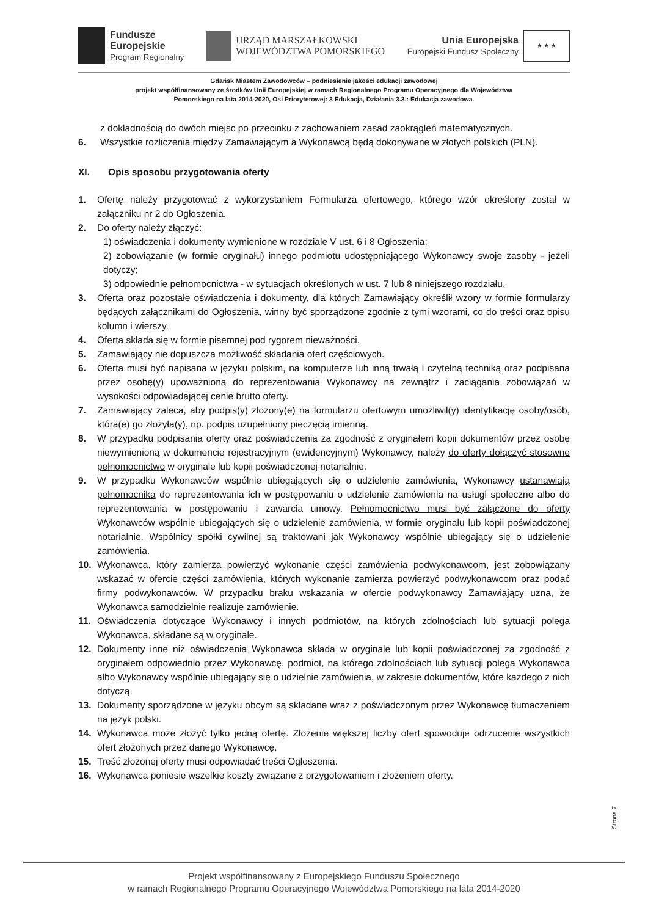Fundusze
Europejskie
Program Regionalny
URZĄD MARSZAŁKOWSKI
WOJEWÓDZTWA POMORSKIEGO
Unia Europejska
Europejski Fundusz Społeczny
★ ★ ★
Gdańsk Miastem Zawodowców – podniesienie jakości edukacji zawodowej
projekt współfinansowany ze środków Unii Europejskiej w ramach Regionalnego Programu Operacyjnego dla Województwa
Pomorskiego na lata 2014-2020, Osi Priorytetowej: 3 Edukacja, Działania 3.3.: Edukacja zawodowa.
z dokładnością do dwóch miejsc po przecinku z zachowaniem zasad zaokrągleń matematycznych.
6. Wszystkie rozliczenia między Zamawiającym a Wykonawcą będą dokonywane w złotych polskich (PLN).
XI. Opis sposobu przygotowania oferty
1. Ofertę należy przygotować z wykorzystaniem Formularza ofertowego, którego wzór określony został w załączniku nr 2 do Ogłoszenia.
2. Do oferty należy złączyć:
1) oświadczenia i dokumenty wymienione w rozdziale V ust. 6 i 8 Ogłoszenia;
2) zobowiązanie (w formie oryginału) innego podmiotu udostępniającego Wykonawcy swoje zasoby - jeżeli dotyczy;
3) odpowiednie pełnomocnictwa - w sytuacjach określonych w ust. 7 lub 8 niniejszego rozdziału.
3. Oferta oraz pozostałe oświadczenia i dokumenty, dla których Zamawiający określił wzory w formie formularzy będących załącznikami do Ogłoszenia, winny być sporządzone zgodnie z tymi wzorami, co do treści oraz opisu kolumn i wierszy.
4. Oferta składa się w formie pisemnej pod rygorem nieważności.
5. Zamawiający nie dopuszcza możliwość składania ofert częściowych.
6. Oferta musi być napisana w języku polskim, na komputerze lub inną trwałą i czytelną techniką oraz podpisana przez osobę(y) upoważnioną do reprezentowania Wykonawcy na zewnątrz i zaciągania zobowiązań w wysokości odpowiadającej cenie brutto oferty.
7. Zamawiający zaleca, aby podpis(y) złożony(e) na formularzu ofertowym umożliwił(y) identyfikację osoby/osób, która(e) go złożyła(y), np. podpis uzupełniony pieczęcią imienną.
8. W przypadku podpisania oferty oraz poświadczenia za zgodność z oryginałem kopii dokumentów przez osobę niewymienioną w dokumencie rejestracyjnym (ewidencyjnym) Wykonawcy, należy do oferty dołączyć stosowne pełnomocnictwo w oryginale lub kopii poświadczonej notarialnie.
9. W przypadku Wykonawców wspólnie ubiegających się o udzielenie zamówienia, Wykonawcy ustanawiają pełnomocnika do reprezentowania ich w postępowaniu o udzielenie zamówienia na usługi społeczne albo do reprezentowania w postępowaniu i zawarcia umowy. Pełnomocnictwo musi być załączone do oferty Wykonawców wspólnie ubiegających się o udzielenie zamówienia, w formie oryginału lub kopii poświadczonej notarialnie. Wspólnicy spółki cywilnej są traktowani jak Wykonawcy wspólnie ubiegający się o udzielenie zamówienia.
10. Wykonawca, który zamierza powierzyć wykonanie części zamówienia podwykonawcom, jest zobowiązany wskazać w ofercie części zamówienia, których wykonanie zamierza powierzyć podwykonawcom oraz podać firmy podwykonawców. W przypadku braku wskazania w ofercie podwykonawcy Zamawiający uzna, że Wykonawca samodzielnie realizuje zamówienie.
11. Oświadczenia dotyczące Wykonawcy i innych podmiotów, na których zdolnościach lub sytuacji polega Wykonawca, składane są w oryginale.
12. Dokumenty inne niż oświadczenia Wykonawca składa w oryginale lub kopii poświadczonej za zgodność z oryginałem odpowiednio przez Wykonawcę, podmiot, na którego zdolnościach lub sytuacji polega Wykonawca albo Wykonawcy wspólnie ubiegający się o udzielnie zamówienia, w zakresie dokumentów, które każdego z nich dotyczą.
13. Dokumenty sporządzone w języku obcym są składane wraz z poświadczonym przez Wykonawcę tłumaczeniem na język polski.
14. Wykonawca może złożyć tylko jedną ofertę. Złożenie większej liczby ofert spowoduje odrzucenie wszystkich ofert złożonych przez danego Wykonawcę.
15. Treść złożonej oferty musi odpowiadać treści Ogłoszenia.
16. Wykonawca poniesie wszelkie koszty związane z przygotowaniem i złożeniem oferty.
Strona 7
Projekt współfinansowany z Europejskiego Funduszu Społecznego
w ramach Regionalnego Programu Operacyjnego Województwa Pomorskiego na lata 2014-2020